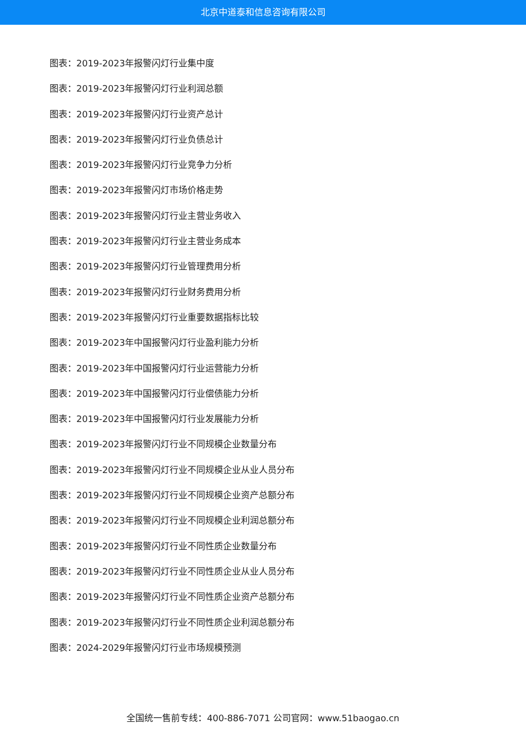北京中道泰和信息咨询有限公司
图表：2019-2023年报警闪灯行业集中度
图表：2019-2023年报警闪灯行业利润总额
图表：2019-2023年报警闪灯行业资产总计
图表：2019-2023年报警闪灯行业负债总计
图表：2019-2023年报警闪灯行业竞争力分析
图表：2019-2023年报警闪灯市场价格走势
图表：2019-2023年报警闪灯行业主营业务收入
图表：2019-2023年报警闪灯行业主营业务成本
图表：2019-2023年报警闪灯行业管理费用分析
图表：2019-2023年报警闪灯行业财务费用分析
图表：2019-2023年报警闪灯行业重要数据指标比较
图表：2019-2023年中国报警闪灯行业盈利能力分析
图表：2019-2023年中国报警闪灯行业运营能力分析
图表：2019-2023年中国报警闪灯行业偿债能力分析
图表：2019-2023年中国报警闪灯行业发展能力分析
图表：2019-2023年报警闪灯行业不同规模企业数量分布
图表：2019-2023年报警闪灯行业不同规模企业从业人员分布
图表：2019-2023年报警闪灯行业不同规模企业资产总额分布
图表：2019-2023年报警闪灯行业不同规模企业利润总额分布
图表：2019-2023年报警闪灯行业不同性质企业数量分布
图表：2019-2023年报警闪灯行业不同性质企业从业人员分布
图表：2019-2023年报警闪灯行业不同性质企业资产总额分布
图表：2019-2023年报警闪灯行业不同性质企业利润总额分布
图表：2024-2029年报警闪灯行业市场规模预测
全国统一售前专线：400-886-7071 公司官网：www.51baogao.cn